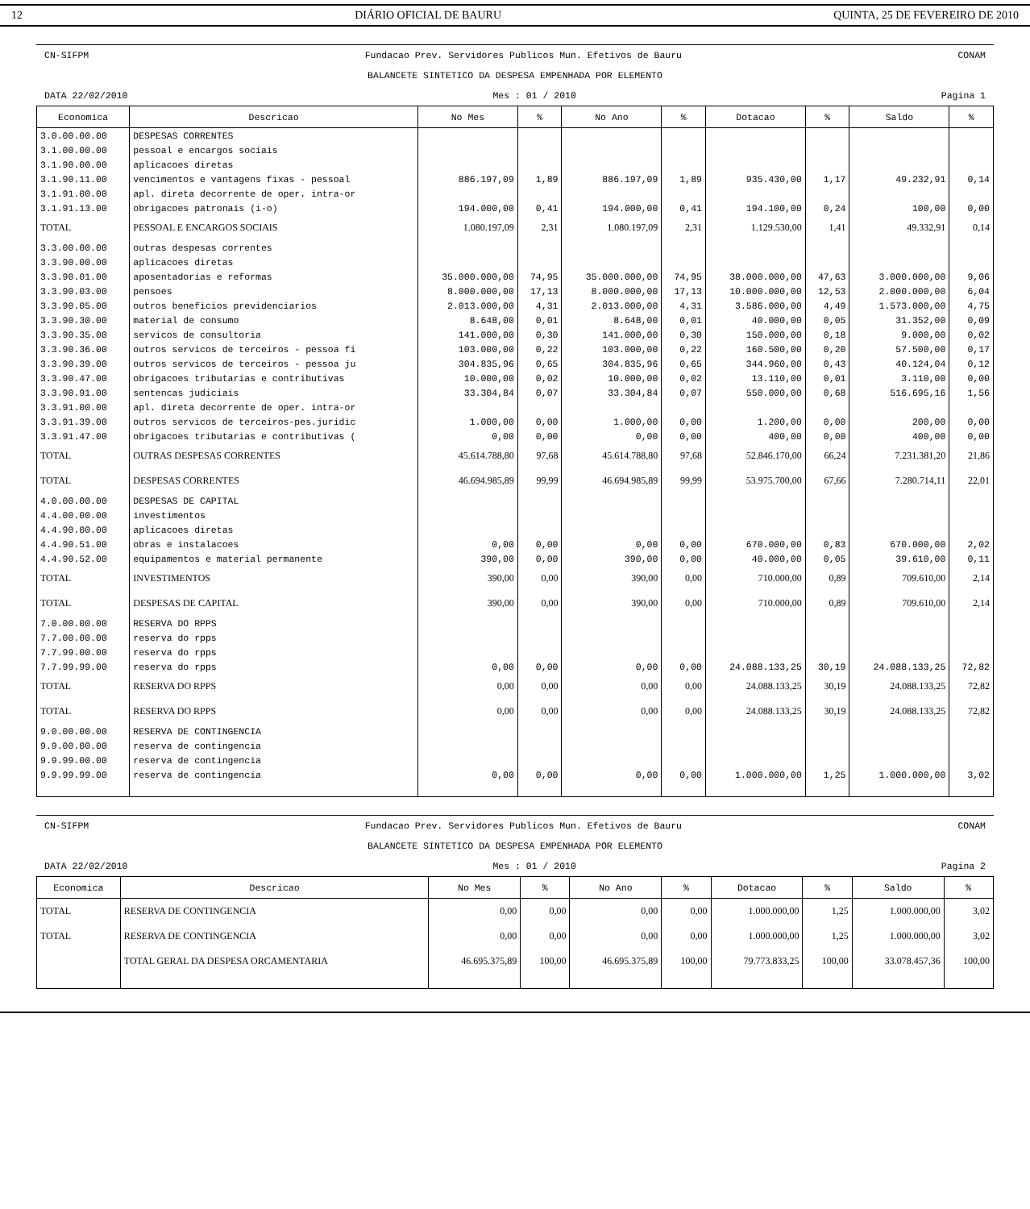12 DIÁRIO OFICIAL DE BAURU QUINTA, 25 DE FEVEREIRO DE 2010
CN-SIFPM Fundacao Prev. Servidores Publicos Mun. Efetivos de Bauru CONAM
BALANCETE SINTETICO DA DESPESA EMPENHADA POR ELEMENTO
DATA 22/02/2010 Mes : 01 / 2010 Pagina 1
| Economica | Descricao | No Mes | % | No Ano | % | Dotacao | % | Saldo | % |
| --- | --- | --- | --- | --- | --- | --- | --- | --- | --- |
| 3.0.00.00.00 | DESPESAS CORRENTES | | | | | | | | |
| 3.1.00.00.00 | pessoal e encargos sociais | | | | | | | | |
| 3.1.90.00.00 | aplicacoes diretas | | | | | | | | |
| 3.1.90.11.00 | vencimentos e vantagens fixas - pessoal | 886.197,09 | 1,89 | 886.197,09 | 1,89 | 935.430,00 | 1,17 | 49.232,91 | 0,14 |
| 3.1.91.00.00 | apl. direta decorrente de oper. intra-or | | | | | | | | |
| 3.1.91.13.00 | obrigacoes patronais (i-o) | 194.000,00 | 0,41 | 194.000,00 | 0,41 | 194.100,00 | 0,24 | 100,00 | 0,00 |
| TOTAL | PESSOAL E ENCARGOS SOCIAIS | 1.080.197,09 | 2,31 | 1.080.197,09 | 2,31 | 1.129.530,00 | 1,41 | 49.332,91 | 0,14 |
| 3.3.00.00.00 | outras despesas correntes | | | | | | | | |
| 3.3.90.00.00 | aplicacoes diretas | | | | | | | | |
| 3.3.90.01.00 | aposentadorias e reformas | 35.000.000,00 | 74,95 | 35.000.000,00 | 74,95 | 38.000.000,00 | 47,63 | 3.000.000,00 | 9,06 |
| 3.3.90.03.00 | pensoes | 8.000.000,00 | 17,13 | 8.000.000,00 | 17,13 | 10.000.000,00 | 12,53 | 2.000.000,00 | 6,04 |
| 3.3.90.05.00 | outros beneficios previdenciarios | 2.013.000,00 | 4,31 | 2.013.000,00 | 4,31 | 3.586.000,00 | 4,49 | 1.573.000,00 | 4,75 |
| 3.3.90.30.00 | material de consumo | 8.648,00 | 0,01 | 8.648,00 | 0,01 | 40.000,00 | 0,05 | 31.352,00 | 0,09 |
| 3.3.90.35.00 | servicos de consultoria | 141.000,00 | 0,30 | 141.000,00 | 0,30 | 150.000,00 | 0,18 | 9.000,00 | 0,02 |
| 3.3.90.36.00 | outros servicos de terceiros - pessoa fi | 103.000,00 | 0,22 | 103.000,00 | 0,22 | 160.500,00 | 0,20 | 57.500,00 | 0,17 |
| 3.3.90.39.00 | outros servicos de terceiros - pessoa ju | 304.835,96 | 0,65 | 304.835,96 | 0,65 | 344.960,00 | 0,43 | 40.124,04 | 0,12 |
| 3.3.90.47.00 | obrigacoes tributarias e contributivas | 10.000,00 | 0,02 | 10.000,00 | 0,02 | 13.110,00 | 0,01 | 3.110,00 | 0,00 |
| 3.3.90.91.00 | sentencas judiciais | 33.304,84 | 0,07 | 33.304,84 | 0,07 | 550.000,00 | 0,68 | 516.695,16 | 1,56 |
| 3.3.91.00.00 | apl. direta decorrente de oper. intra-or | | | | | | | | |
| 3.3.91.39.00 | outros servicos de terceiros-pes.juridic | 1.000,00 | 0,00 | 1.000,00 | 0,00 | 1.200,00 | 0,00 | 200,00 | 0,00 |
| 3.3.91.47.00 | obrigacoes tributarias e contributivas ( | 0,00 | 0,00 | 0,00 | 0,00 | 400,00 | 0,00 | 400,00 | 0,00 |
| TOTAL | OUTRAS DESPESAS CORRENTES | 45.614.788,80 | 97,68 | 45.614.788,80 | 97,68 | 52.846.170,00 | 66,24 | 7.231.381,20 | 21,86 |
| TOTAL | DESPESAS CORRENTES | 46.694.985,89 | 99,99 | 46.694.985,89 | 99,99 | 53.975.700,00 | 67,66 | 7.280.714,11 | 22,01 |
| 4.0.00.00.00 | DESPESAS DE CAPITAL | | | | | | | | |
| 4.4.00.00.00 | investimentos | | | | | | | | |
| 4.4.90.00.00 | aplicacoes diretas | | | | | | | | |
| 4.4.90.51.00 | obras e instalacoes | 0,00 | 0,00 | 0,00 | 0,00 | 670.000,00 | 0,83 | 670.000,00 | 2,02 |
| 4.4.90.52.00 | equipamentos e material permanente | 390,00 | 0,00 | 390,00 | 0,00 | 40.000,00 | 0,05 | 39.610,00 | 0,11 |
| TOTAL | INVESTIMENTOS | 390,00 | 0,00 | 390,00 | 0,00 | 710.000,00 | 0,89 | 709.610,00 | 2,14 |
| TOTAL | DESPESAS DE CAPITAL | 390,00 | 0,00 | 390,00 | 0,00 | 710.000,00 | 0,89 | 709.610,00 | 2,14 |
| 7.0.00.00.00 | RESERVA DO RPPS | | | | | | | | |
| 7.7.00.00.00 | reserva do rpps | | | | | | | | |
| 7.7.99.00.00 | reserva do rpps | | | | | | | | |
| 7.7.99.99.00 | reserva do rpps | 0,00 | 0,00 | 0,00 | 0,00 | 24.088.133,25 | 30,19 | 24.088.133,25 | 72,82 |
| TOTAL | RESERVA DO RPPS | 0,00 | 0,00 | 0,00 | 0,00 | 24.088.133,25 | 30,19 | 24.088.133,25 | 72,82 |
| TOTAL | RESERVA DO RPPS | 0,00 | 0,00 | 0,00 | 0,00 | 24.088.133,25 | 30,19 | 24.088.133,25 | 72,82 |
| 9.0.00.00.00 | RESERVA DE CONTINGENCIA | | | | | | | | |
| 9.9.00.00.00 | reserva de contingencia | | | | | | | | |
| 9.9.99.00.00 | reserva de contingencia | | | | | | | | |
| 9.9.99.99.00 | reserva de contingencia | 0,00 | 0,00 | 0,00 | 0,00 | 1.000.000,00 | 1,25 | 1.000.000,00 | 3,02 |
CN-SIFPM Fundacao Prev. Servidores Publicos Mun. Efetivos de Bauru CONAM
BALANCETE SINTETICO DA DESPESA EMPENHADA POR ELEMENTO
DATA 22/02/2010 Mes : 01 / 2010 Pagina 2
| Economica | Descricao | No Mes | % | No Ano | % | Dotacao | % | Saldo | % |
| --- | --- | --- | --- | --- | --- | --- | --- | --- | --- |
| TOTAL | RESERVA DE CONTINGENCIA | 0,00 | 0,00 | 0,00 | 0,00 | 1.000.000,00 | 1,25 | 1.000.000,00 | 3,02 |
| TOTAL | RESERVA DE CONTINGENCIA | 0,00 | 0,00 | 0,00 | 0,00 | 1.000.000,00 | 1,25 | 1.000.000,00 | 3,02 |
| | TOTAL GERAL DA DESPESA ORCAMENTARIA | 46.695.375,89 | 100,00 | 46.695.375,89 | 100,00 | 79.773.833,25 | 100,00 | 33.078.457,36 | 100,00 |